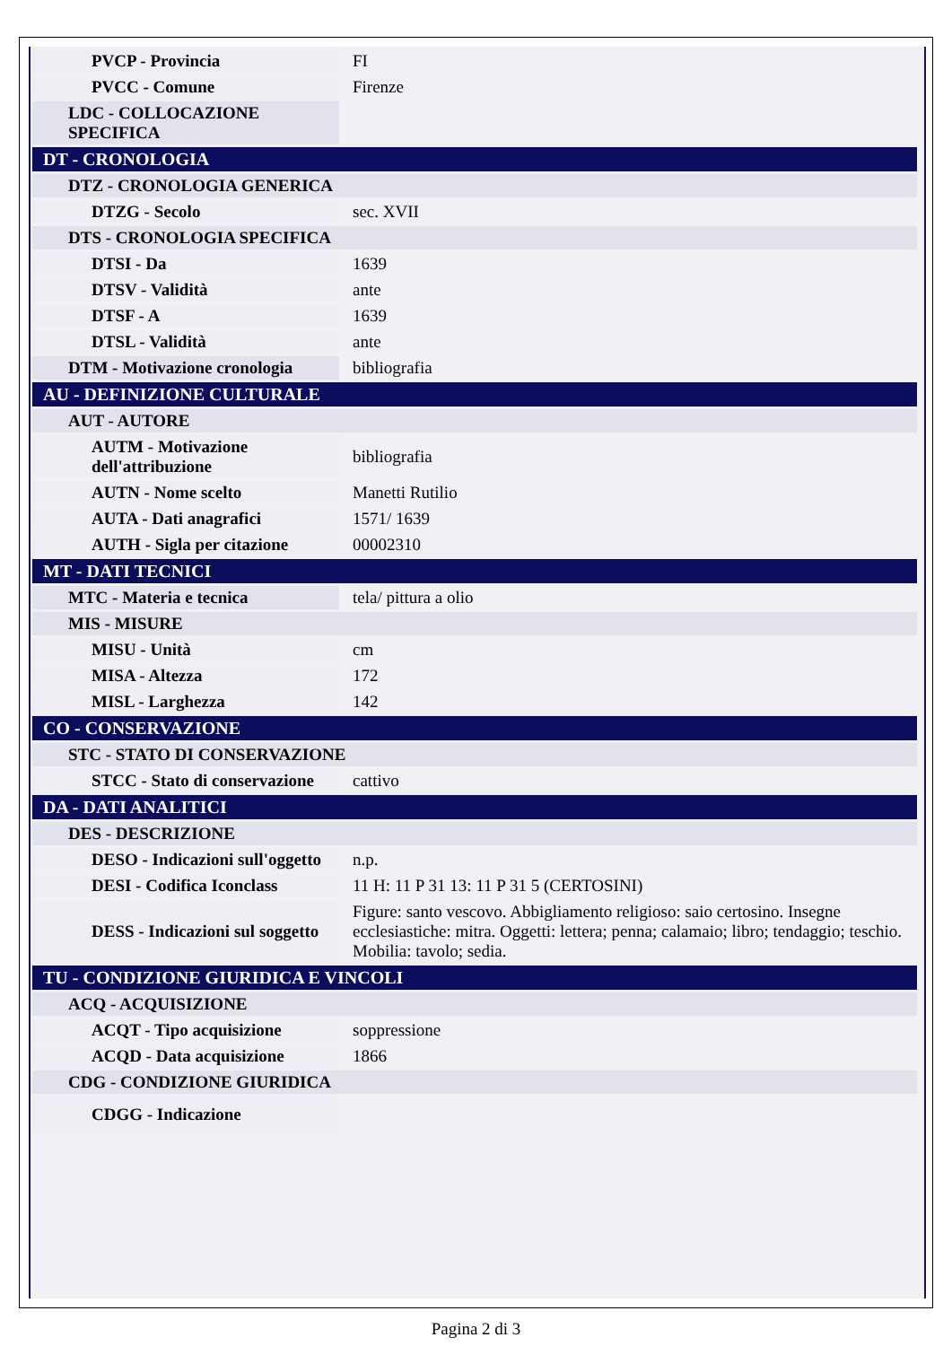| PVCP - Provincia | FI |
| PVCC - Comune | Firenze |
| LDC - COLLOCAZIONE SPECIFICA | |
| DT - CRONOLOGIA | |
| DTZ - CRONOLOGIA GENERICA | |
| DTZG - Secolo | sec. XVII |
| DTS - CRONOLOGIA SPECIFICA | |
| DTSI - Da | 1639 |
| DTSV - Validità | ante |
| DTSF - A | 1639 |
| DTSL - Validità | ante |
| DTM - Motivazione cronologia | bibliografia |
| AU - DEFINIZIONE CULTURALE | |
| AUT - AUTORE | |
| AUTM - Motivazione dell'attribuzione | bibliografia |
| AUTN - Nome scelto | Manetti Rutilio |
| AUTA - Dati anagrafici | 1571/ 1639 |
| AUTH - Sigla per citazione | 00002310 |
| MT - DATI TECNICI | |
| MTC - Materia e tecnica | tela/ pittura a olio |
| MIS - MISURE | |
| MISU - Unità | cm |
| MISA - Altezza | 172 |
| MISL - Larghezza | 142 |
| CO - CONSERVAZIONE | |
| STC - STATO DI CONSERVAZIONE | |
| STCC - Stato di conservazione | cattivo |
| DA - DATI ANALITICI | |
| DES - DESCRIZIONE | |
| DESO - Indicazioni sull'oggetto | n.p. |
| DESI - Codifica Iconclass | 11 H: 11 P 31 13: 11 P 31 5 (CERTOSINI) |
| DESS - Indicazioni sul soggetto | Figure: santo vescovo. Abbigliamento religioso: saio certosino. Insegne ecclesiastiche: mitra. Oggetti: lettera; penna; calamaio; libro; tendaggio; teschio. Mobilia: tavolo; sedia. |
| TU - CONDIZIONE GIURIDICA E VINCOLI | |
| ACQ - ACQUISIZIONE | |
| ACQT - Tipo acquisizione | soppressione |
| ACQD - Data acquisizione | 1866 |
| CDG - CONDIZIONE GIURIDICA | |
| CDGG - Indicazione | |
Pagina 2 di 3